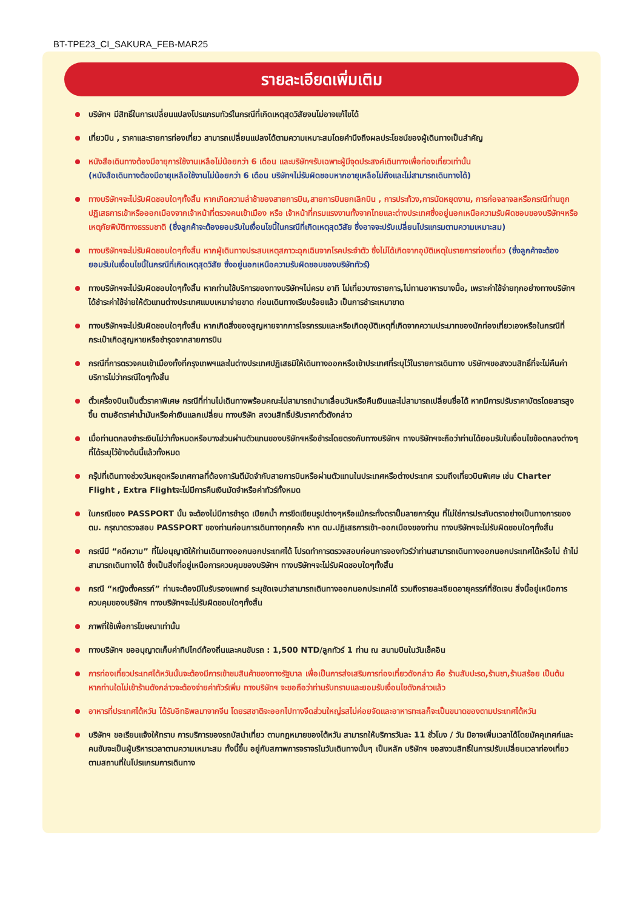BT-TPE23_CI_SAKURA_FEB-MAR25
รายละเอียดเพิ่มเติม
บริษัทฯ มีสิทธิ์ในการเปลี่ยนแปลงโปรแกรมทัวร์ในกรณีที่เกิดเหตุสุดวิสัยจนไม่อาจแก้ไขได้
เที่ยวบิน , ราคาและรายการท่องเที่ยว สามารถเปลี่ยนแปลงได้ตามความเหมาะสมโดยคำนึงถึงผลประโยชน์ของผู้เดินทางเป็นสำคัญ
หนังสือเดินทางต้องมีอายุการใช้งานเหลือไม่น้อยกว่า 6 เดือน และบริษัทฯรับเฉพาะผู้มีจุดประสงค์เดินทางเพื่อท่องเที่ยวเท่านั้น
(หนังสือเดินทางต้องมีอายุเหลือใช้งานไม่น้อยกว่า 6 เดือน บริษัทฯไม่รับผิดชอบหากอายุเหลือไม่ถึงและไม่สามารถเดินทางได้)
ทางบริษัทฯจะไม่รับผิดชอบใดๆทั้งสิ้น หากเกิดความล่าช้าของสายการบิน,สายการบินยกเลิกบิน , การประท้วง,การนัดหยุดงาน, การก่อจลาจลหรือกรณีท่านถูกปฏิเสธการเข้าหรือออกเมืองจากเจ้าหน้าที่ตรวจคนเข้าเมือง หรือ เจ้าหน้าที่กรมแรงงานทั้งจากไทยและต่างประเทศซึ่งอยู่นอกเหนือความรับผิดชอบของบริษัทฯหรือเหตุภัยพิบัติทางธรรมชาติ (ซึ่งลูกค้าจะต้องยอมรับในเงื่อนไขนี้ในกรณีที่เกิดเหตุสุดวิสัย ซึ่งอาจจะปรับเปลี่ยนโปรแกรมตามความเหมาะสม)
ทางบริษัทฯจะไม่รับผิดชอบใดๆทั้งสิ้น หากผู้เดินทางประสบเหตุสภาวะฉุกเฉินจากโรคประจำตัว ซึ่งไม่ได้เกิดจากอุบัติเหตุในรายการท่องเที่ยว (ซึ่งลูกค้าจะต้องยอมรับในเงื่อนไขนี้ในกรณีที่เกิดเหตุสุดวิสัย ซึ่งอยู่นอกเหนือความรับผิดชอบของบริษัททัวร์)
ทางบริษัทฯจะไม่รับผิดชอบใดๆทั้งสิ้น หากท่านใช้บริการของทางบริษัทฯไม่ครบ อาทิ ไม่เที่ยวบางรายการ,ไม่ทานอาหารบางมื้อ, เพราะค่าใช้จ่ายทุกอย่างทางบริษัทฯได้ชำระค่าใช้จ่ายให้ตัวแทนต่างประเทศแบบเหมาจ่ายขาด ก่อนเดินทางเรียบร้อยแล้ว เป็นการชำระเหมาขาด
ทางบริษัทฯจะไม่รับผิดชอบใดๆทั้งสิ้น หากเกิดสิ่งของสูญหายจากการโจรกรรมและหรือเกิดอุบัติเหตุที่เกิดจากความประมาทของนักท่องเที่ยวเองหรือในกรณีที่กระเป๋าเกิดสูญหายหรือชำรุดจากสายการบิน
กรณีที่การตรวจคนเข้าเมืองทั้งที่กรุงเทพฯและในต่างประเทศปฏิเสธมิให้เดินทางออกหรือเข้าประเทศที่ระบุไว้ในรายการเดินทาง บริษัทฯขอสงวนสิทธิ์ที่จะไม่คืนค่าบริการไม่ว่ากรณีใดๆทั้งสิ้น
ตั๋วเครื่องบินเป็นตั๋วราคาพิเศษ กรณีที่ท่านไม่เดินทางพร้อมคณะไม่สามารถนำมาเลื่อนวันหรือคืนเงินและไม่สามารถเปลี่ยนชื่อได้ หากมีการปรับราคาบัตรโดยสารสูงขึ้น ตามอัตราค่าน้ำมันหรือค่าเงินแลกเปลี่ยน ทางบริษัท สงวนสิทธิ์ปรับราคาตั๋วดังกล่าว
เมื่อท่านตกลงชำระเงินไม่ว่าทั้งหมดหรือบางส่วนผ่านตัวแทนของบริษัทฯหรือชำระโดยตรงกับทางบริษัทฯ ทางบริษัทฯจะถือว่าท่านได้ยอมรับในเงื่อนไขข้อตกลงต่างๆที่ได้ระบุไว้ข้างต้นนี้แล้วทั้งหมด
กรุ๊ปที่เดินทางช่วงวันหยุดหรือเทศกาลที่ต้องการันตีมัดจำกับสายการบินหรือผ่านตัวแทนในประเทศหรือต่างประเทศ รวมถึงเที่ยวบินพิเศษ เช่น Charter Flight , Extra Flightจะไม่มีการคืนเงินมัดจำหรือค่าทัวร์ทั้งหมด
ในกรณีของ PASSPORT นั้น จะต้องไม่มีการชำรุด เปียกน้ำ การขีดเขียนรูปต่างๆหรือแม้กระทั่งตราปั๊มลายการ์ตูน ที่ไม่ใช่การประทับตราอย่างเป็นทางการของตม. กรุณาตรวจสอบ PASSPORT ของท่านก่อนการเดินทางทุกครั้ง หาก ตม.ปฏิเสธการเข้า-ออกเมืองของท่าน ทางบริษัทฯจะไม่รับผิดชอบใดๆทั้งสิ้น
กรณีมี “คดีความ” ที่ไม่อนุญาติให้ท่านเดินทางออกนอกประเทศได้ โปรดทำการตรวจสอบก่อนการจองทัวร์ว่าท่านสามารถเดินทางออกนอกประเทศได้หรือไม่ ถ้าไม่สามารถเดินทางได้ ซึ่งเป็นสิ่งที่อยู่เหนือการควบคุมของบริษัทฯ ทางบริษัทฯจะไม่รับผิดชอบใดๆทั้งสิ้น
กรณี “หญิงตั้งครรภ์” ท่านจะต้องมีใบรับรองแพทย์ ระบุชัดเจนว่าสามารถเดินทางออกนอกประเทศได้ รวมถึงรายละเอียดอายุครรภ์ที่ชัดเจน สิ่งนี้อยู่เหนือการควบคุมของบริษัทฯ ทางบริษัทฯจะไม่รับผิดชอบใดๆทั้งสิ้น
ภาพที่ใช้เพื่อการโฆษณาเท่านั้น
ทางบริษัทฯ ขออนุญาตเก็บค่าทิปไกด์ท้องถิ่นและคนขับรถ : 1,500 NTD/ลูกทัวร์ 1 ท่าน ณ สนามบินในวันเช็คอิน
การท่องเที่ยวประเทศไต้หวันนั้นจะต้องมีการเข้าชมสินค้าของทางรัฐบาล เพื่อเป็นการส่งเสริมการท่องเที่ยวดังกล่าว คือ ร้านสับปะรด,ร้านชา,ร้านสร้อย เป็นต้น หากท่านใดไม่เข้าร้านดังกล่าวจะต้องจ่ายค่าทัวร์เพิ่ม ทางบริษัทฯ จะขอถือว่าท่านรับทราบและยอมรับเงื่อนไขดังกล่าวแล้ว
อาหารที่ประเทศไต้หวัน ได้รับอิทธิพลมาจากจีน โดยรสชาติจะออกไปทางจืดส่วนใหญ่รสไม่ค่อยจัดและอาหารทะเลก็จะเป็นขนาดของตามประเทศไต้หวัน
บริษัทฯ ขอเรียนแจ้งให้ทราบ การบริการของรถบัสนำเที่ยว ตามกฎหมายของไต้หวัน สามารถให้บริการวันละ 11 ชั่วโมง / วัน มิอาจเพิ่มเวลาได้โดยมัคคุเทศก์และคนขับจะเป็นผู้บริหารเวลาตามความเหมาะสม ทั้งนี้ขึ้น อยู่กับสภาพการจราจรในวันเดินทางนั้นๆ เป็นหลัก บริษัทฯ ขอสงวนสิทธิ์ในการปรับเปลี่ยนเวลาท่องเที่ยวตามสถานที่ในโปรแกรมการเดินทาง